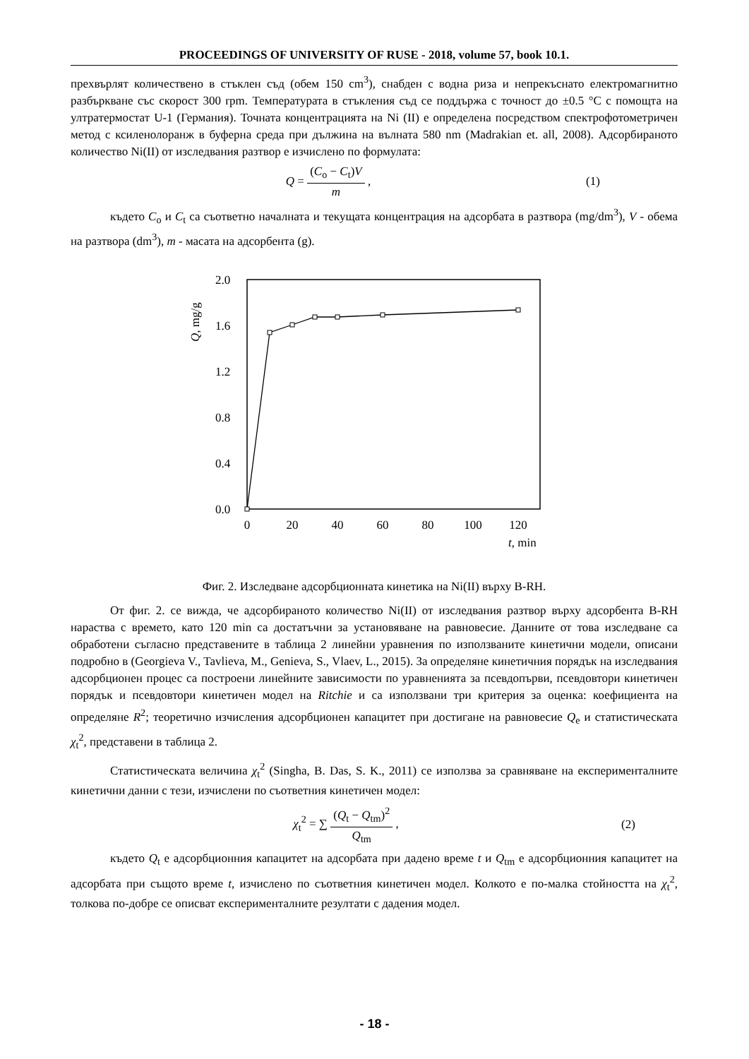PROCEEDINGS OF UNIVERSITY OF RUSE - 2018, volume 57, book 10.1.
прехвърлят количествено в стъклен съд (обем 150 cm<sup>3</sup>), снабден с водна риза и непрекъснато електромагнитно разбъркване със скорост 300 rpm. Температурата в стъкления съд се поддържа с точност до ±0.5 °C с помощта на ултратермостат U-1 (Германия). Точната концентрацията на Ni (II) е определена посредством спектрофотометричен метод с ксиленолоранж в буферна среда при дължина на вълната 580 nm (Madrakian et. all, 2008). Адсорбираното количество Ni(II) от изследвания разтвор е изчислено по формулата:
Q = (C<sub>o</sub> − C<sub>t</sub>)V m , (1)
където C<sub>o</sub> и C<sub>t</sub> са съответно началната и текущата концентрация на адсорбата в разтвора (mg/dm<sup>3</sup>), V - обема на разтвора (dm<sup>3</sup>), m - масата на адсорбента (g).
2.0
1.6
1.2
0.8
0.4
0.0
Q, mg/g
0
20
40
60
80
100
120
t, min
Фиг. 2. Изследване адсорбционната кинетика на Ni(II) върху B-RH.
От фиг. 2. се вижда, че адсорбираното количество Ni(II) от изследвания разтвор върху адсорбента B-RH нараства с времето, като 120 min са достатъчни за установяване на равновесие. Данните от това изследване са обработени съгласно представените в таблица 2 линейни уравнения по използваните кинетични модели, описани подробно в (Georgieva V., Tavlieva, M., Genieva, S., Vlaev, L., 2015). За определяне кинетичния порядък на изследвания адсорбционен процес са построени линейните зависимости по уравненията за псевдопърви, псевдовтори кинетичен порядък и псевдовтори кинетичен модел на Ritchie и са използвани три критерия за оценка: коефициента на определяне R<sup>2</sup>; теоретично изчисления адсорбционен капацитет при достигане на равновесие Q<sub>e</sub> и статистическата χ<sub>t</sub><sup>2</sup>, представени в таблица 2.
Статистическата величина χ<sub>t</sub><sup>2</sup> (Singha, B. Das, S. K., 2011) се използва за сравняване на експерименталните кинетични данни с тези, изчислени по съответния кинетичен модел:
χ<sub>t</sub><sup>2</sup> = ∑ (Q<sub>t</sub> − Q<sub>tm</sub>)<sup>2</sup> Q<sub>tm</sub> , (2)
където Q<sub>t</sub> е адсорбционния капацитет на адсорбата при дадено време t и Q<sub>tm</sub> е адсорбционния капацитет на адсорбата при същото време t, изчислено по съответния кинетичен модел. Колкото е по-малка стойността на χ<sub>t</sub><sup>2</sup>, толкова по-добре се описват експерименталните резултати с дадения модел.
- 18 -